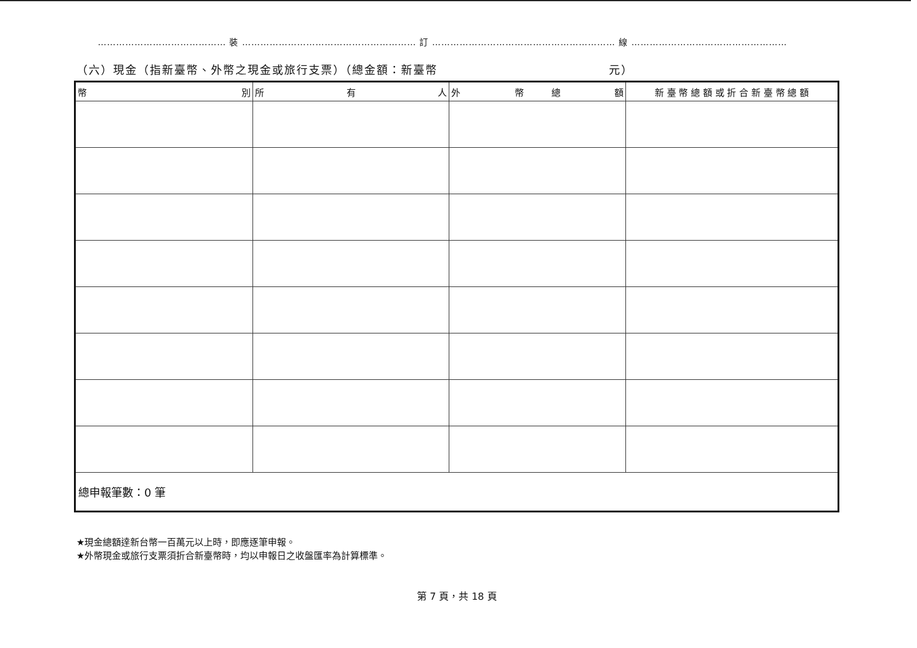…………………………………… 裝 ………………………………………………… 訂 …………………………………………………… 線 ……………………………………………
（六）現金（指新臺幣、外幣之現金或旅行支票）（總金額：新臺幣　　　　　　　　　　　　　　元）
| 幣 別 | 所 有 人 | 外 幣 總 額 | 新 臺 幣 總 額 或 折 合 新 臺 幣 總 額 |
| --- | --- | --- | --- |
| 總申報筆數：0 筆 | | | |
★現金總額達新台幣一百萬元以上時，即應逐筆申報。
★外幣現金或旅行支票須折合新臺幣時，均以申報日之收盤匯率為計算標準。
第 7 頁，共 18 頁